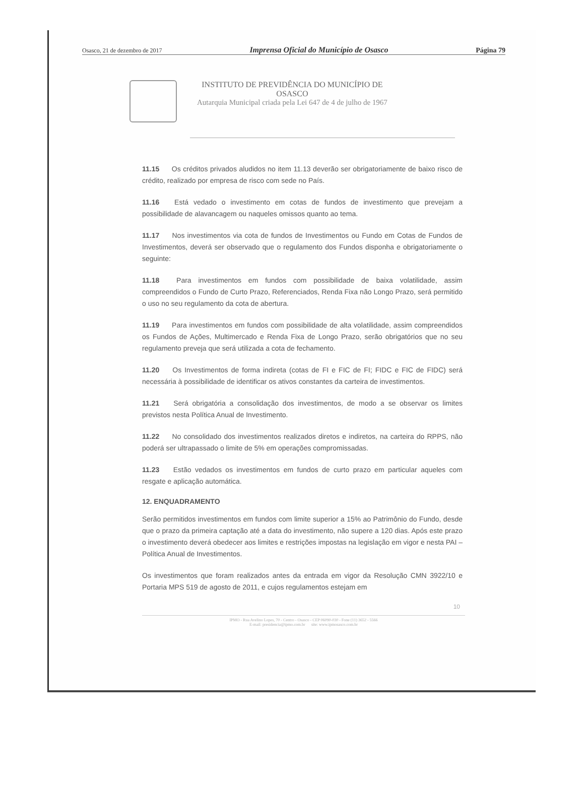Osasco, 21 de dezembro de 2017 Imprensa Oficial do Município de Osasco Página 79
INSTITUTO DE PREVIDÊNCIA DO MUNICÍPIO DE
OSASCO
Autarquia Municipal criada pela Lei 647 de 4 de julho de 1967
11.15 Os créditos privados aludidos no item 11.13 deverão ser obrigatoriamente de baixo risco de crédito, realizado por empresa de risco com sede no País.
11.16 Está vedado o investimento em cotas de fundos de investimento que prevejam a possibilidade de alavancagem ou naqueles omissos quanto ao tema.
11.17 Nos investimentos via cota de fundos de Investimentos ou Fundo em Cotas de Fundos de Investimentos, deverá ser observado que o regulamento dos Fundos disponha e obrigatoriamente o seguinte:
11.18 Para investimentos em fundos com possibilidade de baixa volatilidade, assim compreendidos o Fundo de Curto Prazo, Referenciados, Renda Fixa não Longo Prazo, será permitido o uso no seu regulamento da cota de abertura.
11.19 Para investimentos em fundos com possibilidade de alta volatilidade, assim compreendidos os Fundos de Ações, Multimercado e Renda Fixa de Longo Prazo, serão obrigatórios que no seu regulamento preveja que será utilizada a cota de fechamento.
11.20 Os Investimentos de forma indireta (cotas de FI e FIC de FI; FIDC e FIC de FIDC) será necessária à possibilidade de identificar os ativos constantes da carteira de investimentos.
11.21 Será obrigatória a consolidação dos investimentos, de modo a se observar os limites previstos nesta Política Anual de Investimento.
11.22 No consolidado dos investimentos realizados diretos e indiretos, na carteira do RPPS, não poderá ser ultrapassado o limite de 5% em operações compromissadas.
11.23 Estão vedados os investimentos em fundos de curto prazo em particular aqueles com resgate e aplicação automática.
12. ENQUADRAMENTO
Serão permitidos investimentos em fundos com limite superior a 15% ao Patrimônio do Fundo, desde que o prazo da primeira captação até a data do investimento, não supere a 120 dias. Após este prazo o investimento deverá obedecer aos limites e restrições impostas na legislação em vigor e nesta PAI – Política Anual de Investimentos.
Os investimentos que foram realizados antes da entrada em vigor da Resolução CMN 3922/10 e Portaria MPS 519 de agosto de 2011, e cujos regulamentos estejam em
10
IPMO - Rua Avelino Lopes, 70 - Centro - Osasco - CEP 06090-030 - Fone (11) 3652 - 5566
E-mail: presidencia@ipmo.com.br site: www.ipmosasco.com.br